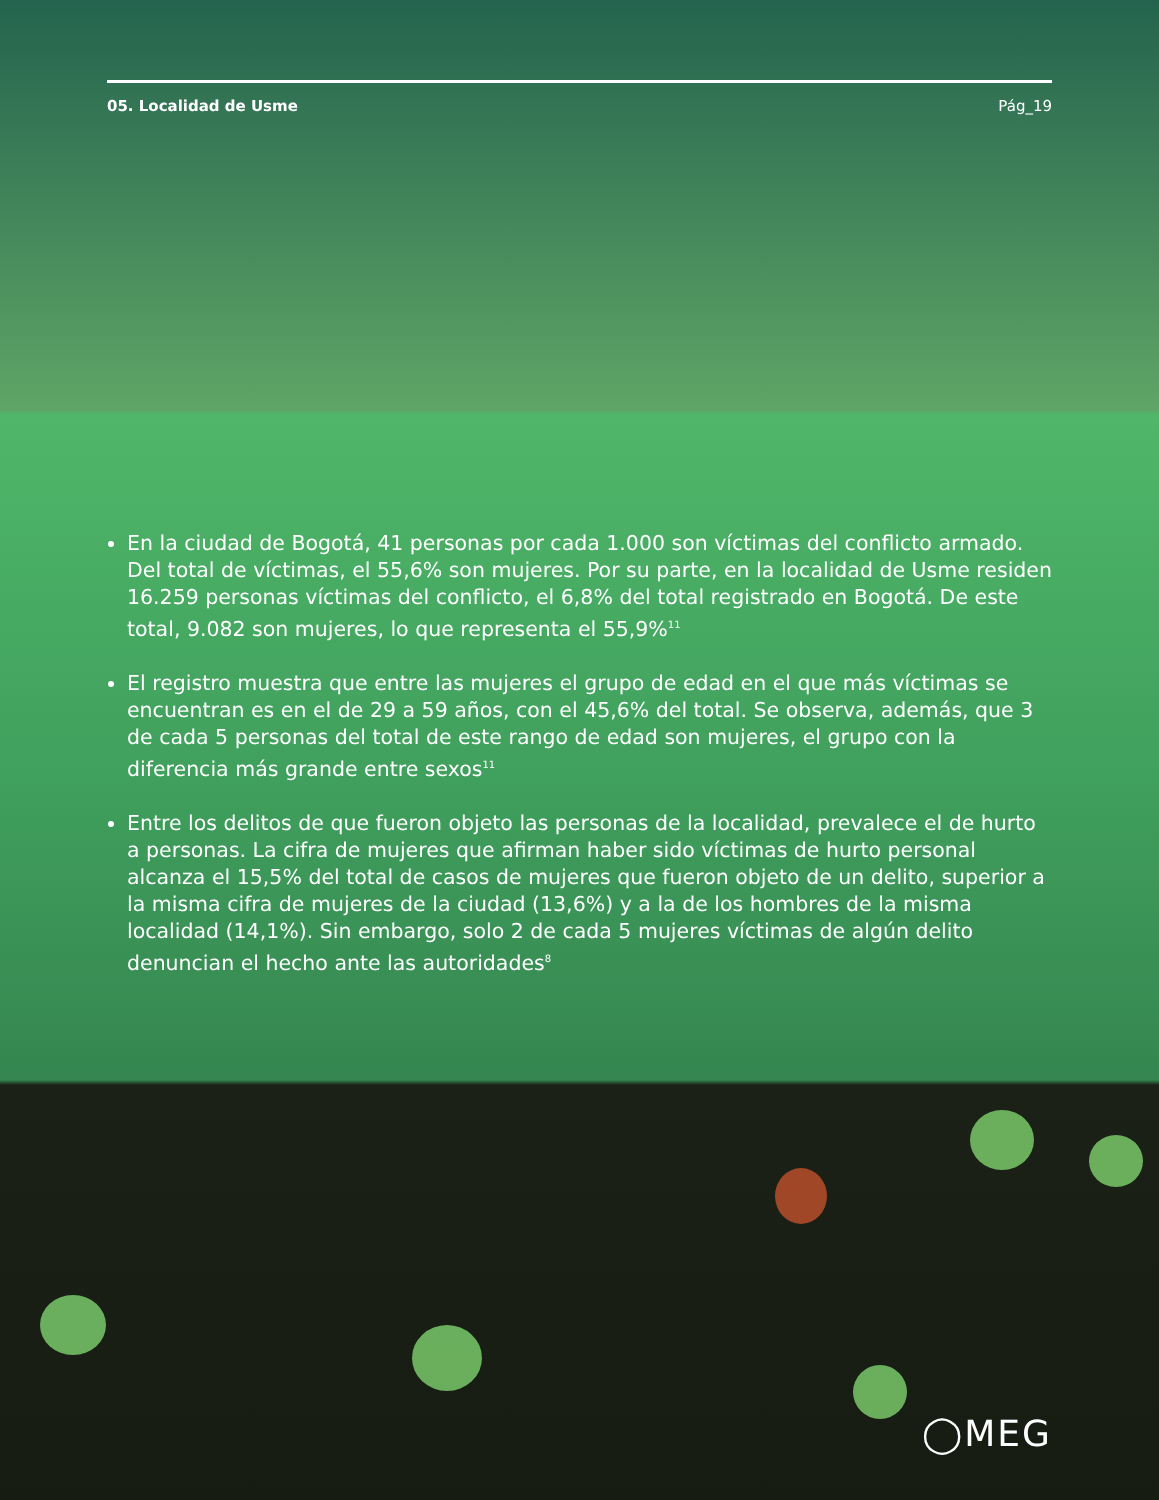05. Localidad de Usme Pág_19
En la ciudad de Bogotá, 41 personas por cada 1.000 son víctimas del conflicto armado. Del total de víctimas, el 55,6% son mujeres. Por su parte, en la localidad de Usme residen 16.259 personas víctimas del conflicto, el 6,8% del total registrado en Bogotá. De este total, 9.082 son mujeres, lo que representa el 55,9%<sup>11</sup>
El registro muestra que entre las mujeres el grupo de edad en el que más víctimas se encuentran es en el de 29 a 59 años, con el 45,6% del total. Se observa, además, que 3 de cada 5 personas del total de este rango de edad son mujeres, el grupo con la diferencia más grande entre sexos<sup>11</sup>
Entre los delitos de que fueron objeto las personas de la localidad, prevalece el de hurto a personas. La cifra de mujeres que afirman haber sido víctimas de hurto personal alcanza el 15,5% del total de casos de mujeres que fueron objeto de un delito, superior a la misma cifra de mujeres de la ciudad (13,6%) y a la de los hombres de la misma localidad (14,1%). Sin embargo, solo 2 de cada 5 mujeres víctimas de algún delito denuncian el hecho ante las autoridades<sup>8</sup>
◯MEG